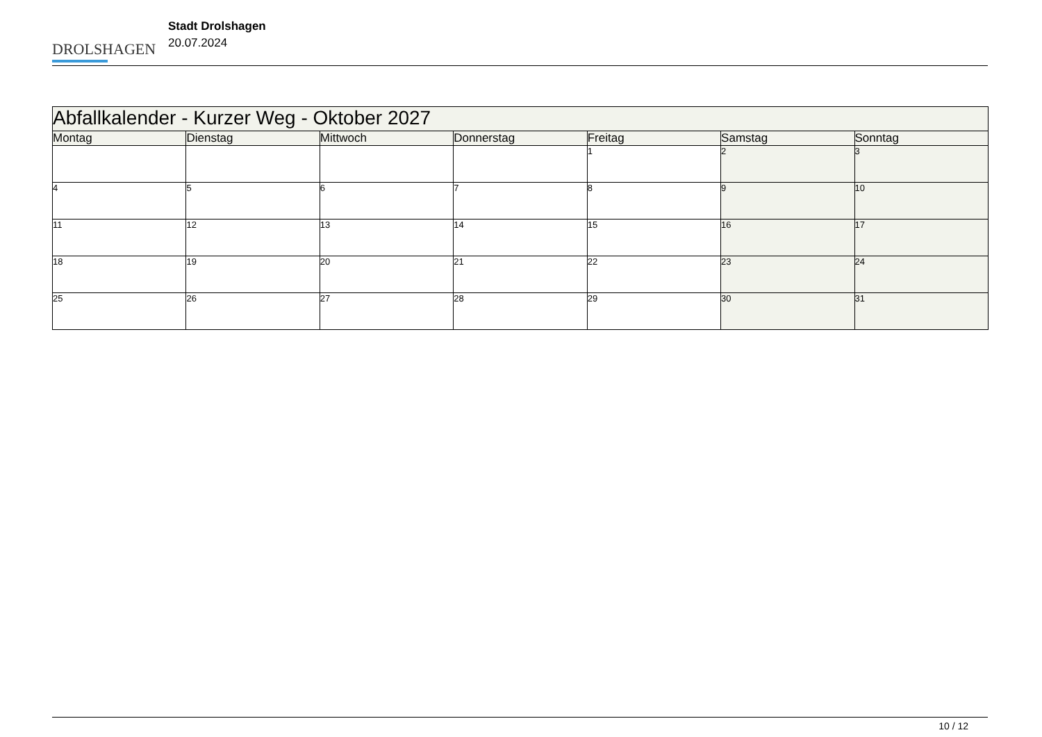DROLSHAGEN
Stadt Drolshagen
20.07.2024
| Abfallkalender - Kurzer Weg - Oktober 2027 | | | | | | |
| --- | --- | --- | --- | --- | --- | --- |
| Montag | Dienstag | Mittwoch | Donnerstag | Freitag | Samstag | Sonntag |
| | | | | 1 | 2 | 3 |
| 4 | 5 | 6 | 7 | 8 | 9 | 10 |
| 11 | 12 | 13 | 14 | 15 | 16 | 17 |
| 18 | 19 | 20 | 21 | 22 | 23 | 24 |
| 25 | 26 | 27 | 28 | 29 | 30 | 31 |
10 / 12